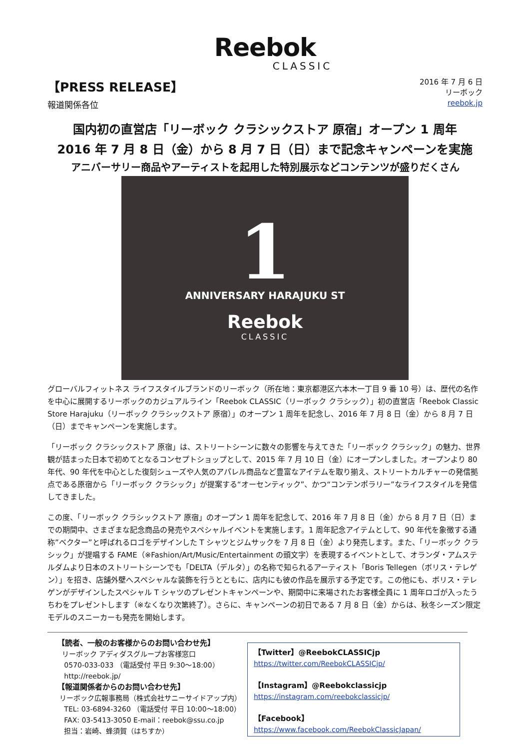Reebok
CLASSIC
【PRESS RELEASE】
報道関係各位
2016 年 7 月 6 日
リーボック
reebok.jp
国内初の直営店「リーボック クラシックストア 原宿」オープン 1 周年
2016 年 7 月 8 日（金）から 8 月 7 日（日）まで記念キャンペーンを実施
アニバーサリー商品やアーティストを起用した特別展示などコンテンツが盛りだくさん
1
ANNIVERSARY HARAJUKU ST
Reebok
CLASSIC
グローバルフィットネス ライフスタイルブランドのリーボック（所在地：東京都港区六本木一丁目 9 番 10 号）は、歴代の名作を中心に展開するリーボックのカジュアルライン「Reebok CLASSIC（リーボック クラシック）」初の直営店「Reebok Classic Store Harajuku（リーボック クラシックストア 原宿）」のオープン 1 周年を記念し、2016 年 7 月 8 日（金）から 8 月 7 日（日）までキャンペーンを実施します。
「リーボック クラシックストア 原宿」は、ストリートシーンに数々の影響を与えてきた「リーボック クラシック」の魅力、世界観が詰まった日本で初めてとなるコンセプトショップとして、2015 年 7 月 10 日（金）にオープンしました。オープンより 80 年代、90 年代を中心とした復刻シューズや人気のアパレル商品など豊富なアイテムを取り揃え、ストリートカルチャーの発信拠点である原宿から「リーボック クラシック」が提案する“オーセンティック”、かつ“コンテンポラリー”なライフスタイルを発信してきました。
この度、「リーボック クラシックストア 原宿」のオープン 1 周年を記念して、2016 年 7 月 8 日（金）から 8 月 7 日（日）までの期間中、さまざまな記念商品の発売やスペシャルイベントを実施します。1 周年記念アイテムとして、90 年代を象徴する通称”ベクター”と呼ばれるロゴをデザインした T シャツとジムサックを 7 月 8 日（金）より発売します。また、「リーボック クラシック」が提唱する FAME（※Fashion/Art/Music/Entertainment の頭文字）を表現するイベントとして、オランダ・アムステルダムより日本のストリートシーンでも「DELTA（デルタ）」の名称で知られるアーティスト「Boris Tellegen（ボリス・テレゲン）」を招き、店舗外壁へスペシャルな装飾を行うとともに、店内にも彼の作品を展示する予定です。この他にも、ボリス・テレゲンがデザインしたスペシャル T シャツのプレゼントキャンペーンや、期間中に来場されたお客様全員に 1 周年ロゴが入ったうちわをプレゼントします（※なくなり次第終了）。さらに、キャンペーンの初日である 7 月 8 日（金）からは、秋冬シーズン限定モデルのスニーカーも発売を開始します。
【読者、一般のお客様からのお問い合わせ先】
リーボック アディダスグループお客様窓口
0570-033-033 （電話受付 平日 9:30～18:00）
http://reebok.jp/
【報道関係者からのお問い合わせ先】
リーボック広報事務局（株式会社サニーサイドアップ内）
TEL: 03-6894-3260 （電話受付 平日 10:00～18:00）
FAX: 03-5413-3050 E-mail：reebok@ssu.co.jp
担当：岩崎、蜂須賀（はちすか）
【Twitter】@ReebokCLASSICjp
https://twitter.com/ReebokCLASSICjp/
【Instagram】@Reebokclassicjp
https://instagram.com/reebokclassicjp/
【Facebook】
https://www.facebook.com/ReebokClassicJapan/